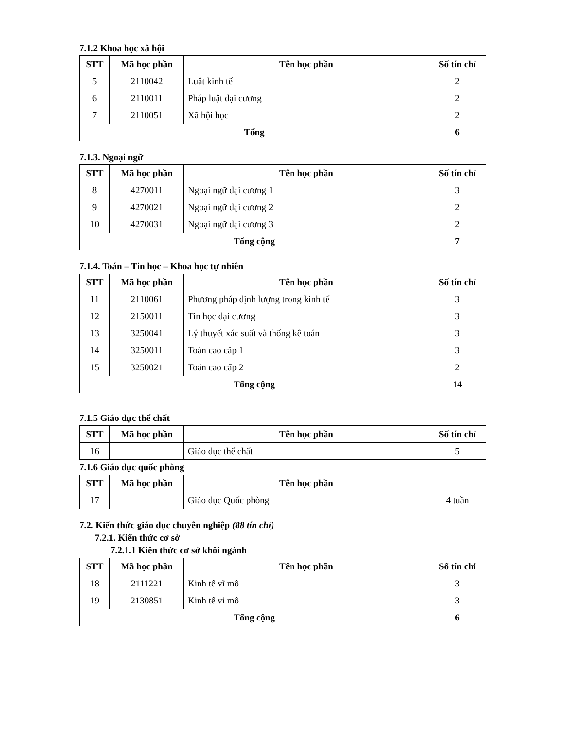7.1.2 Khoa học xã hội
| STT | Mã học phần | Tên học phần | Số tín chỉ |
| --- | --- | --- | --- |
| 5 | 2110042 | Luật kinh tế | 2 |
| 6 | 2110011 | Pháp luật đại cương | 2 |
| 7 | 2110051 | Xã hội học | 2 |
| Tổng | | | 6 |
7.1.3. Ngoại ngữ
| STT | Mã học phần | Tên học phần | Số tín chỉ |
| --- | --- | --- | --- |
| 8 | 4270011 | Ngoại ngữ đại cương 1 | 3 |
| 9 | 4270021 | Ngoại ngữ đại cương 2 | 2 |
| 10 | 4270031 | Ngoại ngữ đại cương 3 | 2 |
| Tổng cộng | | | 7 |
7.1.4. Toán – Tin học – Khoa học tự nhiên
| STT | Mã học phần | Tên học phần | Số tín chỉ |
| --- | --- | --- | --- |
| 11 | 2110061 | Phương pháp định lượng trong kinh tế | 3 |
| 12 | 2150011 | Tin học đại cương | 3 |
| 13 | 3250041 | Lý thuyết xác suất và thống kê toán | 3 |
| 14 | 3250011 | Toán cao cấp 1 | 3 |
| 15 | 3250021 | Toán cao cấp 2 | 2 |
| Tổng cộng | | | 14 |
7.1.5 Giáo dục thể chất
| STT | Mã học phần | Tên học phần | Số tín chỉ |
| --- | --- | --- | --- |
| 16 | | Giáo dục thể chất | 5 |
7.1.6 Giáo dục quốc phòng
| STT | Mã học phần | Tên học phần | |
| --- | --- | --- | --- |
| 17 | | Giáo dục Quốc phòng | 4 tuần |
7.2. Kiến thức giáo dục chuyên nghiệp (88 tín chỉ)
7.2.1. Kiến thức cơ sở
7.2.1.1 Kiến thức cơ sở khối ngành
| STT | Mã học phần | Tên học phần | Số tín chỉ |
| --- | --- | --- | --- |
| 18 | 2111221 | Kinh tế vĩ mô | 3 |
| 19 | 2130851 | Kinh tế vi mô | 3 |
| Tổng cộng | | | 6 |